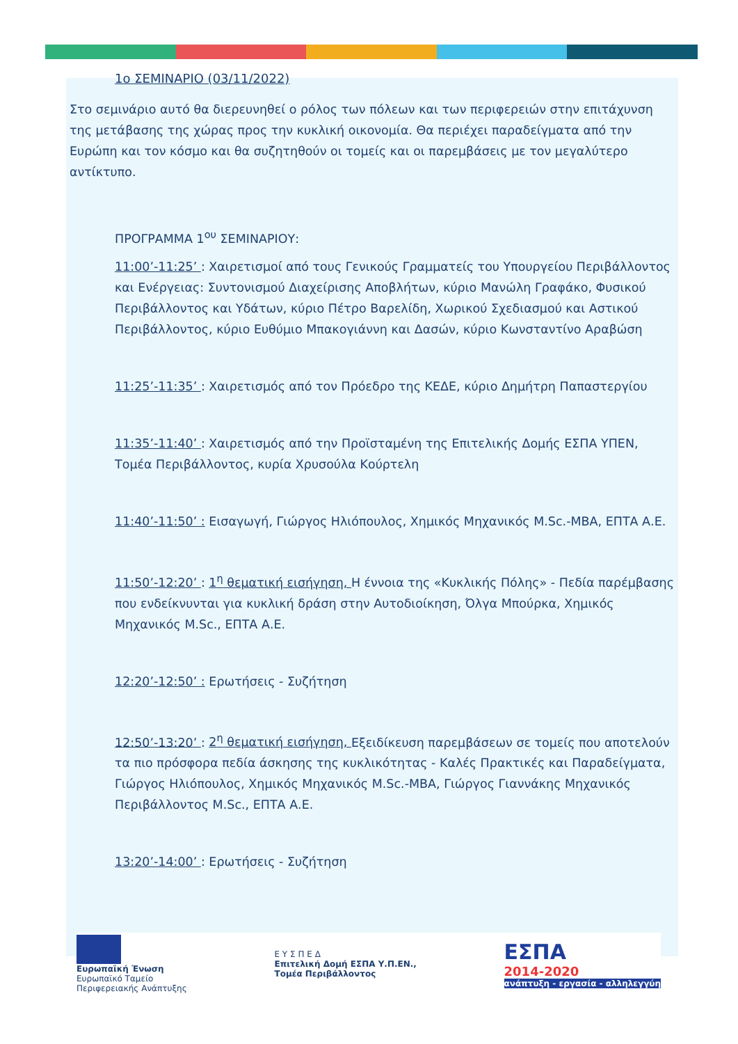1ο ΣΕΜΙΝΑΡΙΟ (03/11/2022)
Στο σεμινάριο αυτό θα διερευνηθεί ο ρόλος των πόλεων και των περιφερειών στην επιτάχυνση της μετάβασης της χώρας προς την κυκλική οικονομία. Θα περιέχει παραδείγματα από την Ευρώπη και τον κόσμο και θα συζητηθούν οι τομείς και οι παρεμβάσεις με τον μεγαλύτερο αντίκτυπο.
ΠΡΟΓΡΑΜΜΑ 1<sup>ου</sup> ΣΕΜΙΝΑΡΙΟΥ:
11:00’-11:25’ : Χαιρετισμοί από τους Γενικούς Γραμματείς του Υπουργείου Περιβάλλοντος και Ενέργειας: Συντονισμού Διαχείρισης Αποβλήτων, κύριο Μανώλη Γραφάκο, Φυσικού Περιβάλλοντος και Υδάτων, κύριο Πέτρο Βαρελίδη, Χωρικού Σχεδιασμού και Αστικού Περιβάλλοντος, κύριο Ευθύμιο Μπακογιάννη και Δασών, κύριο Κωνσταντίνο Αραβώση
11:25’-11:35’ : Χαιρετισμός από τον Πρόεδρο της ΚΕΔΕ, κύριο Δημήτρη Παπαστεργίου
11:35’-11:40’ : Χαιρετισμός από την Προϊσταμένη της Επιτελικής Δομής ΕΣΠΑ ΥΠΕΝ, Τομέα Περιβάλλοντος, κυρία Χρυσούλα Κούρτελη
11:40’-11:50’ : Εισαγωγή, Γιώργος Ηλιόπουλος, Χημικός Μηχανικός M.Sc.-MBA, ΕΠΤΑ Α.Ε.
11:50’-12:20’ : 1<sup>η</sup> θεματική εισήγηση, Η έννοια της «Κυκλικής Πόλης» - Πεδία παρέμβασης που ενδείκνυνται για κυκλική δράση στην Αυτοδιοίκηση, Όλγα Μπούρκα, Χημικός Μηχανικός M.Sc., ΕΠΤΑ Α.Ε.
12:20’-12:50’ : Ερωτήσεις - Συζήτηση
12:50’-13:20’ : 2<sup>η</sup> θεματική εισήγηση, Εξειδίκευση παρεμβάσεων σε τομείς που αποτελούν τα πιο πρόσφορα πεδία άσκησης της κυκλικότητας - Καλές Πρακτικές και Παραδείγματα, Γιώργος Ηλιόπουλος, Χημικός Μηχανικός M.Sc.-MBA, Γιώργος Γιαννάκης Μηχανικός Περιβάλλοντος M.Sc., ΕΠΤΑ Α.Ε.
13:20’-14:00’ : Ερωτήσεις - Συζήτηση
Ευρωπαϊκή Ένωση
Ευρωπαϊκό Ταμείο
Περιφερειακής Ανάπτυξης
Ε Υ Σ Π Ε Δ
Επιτελική Δομή ΕΣΠΑ Υ.Π.ΕΝ.,
Τομέα Περιβάλλοντος
ΕΣΠΑ
2014-2020
ανάπτυξη - εργασία - αλληλεγγύη